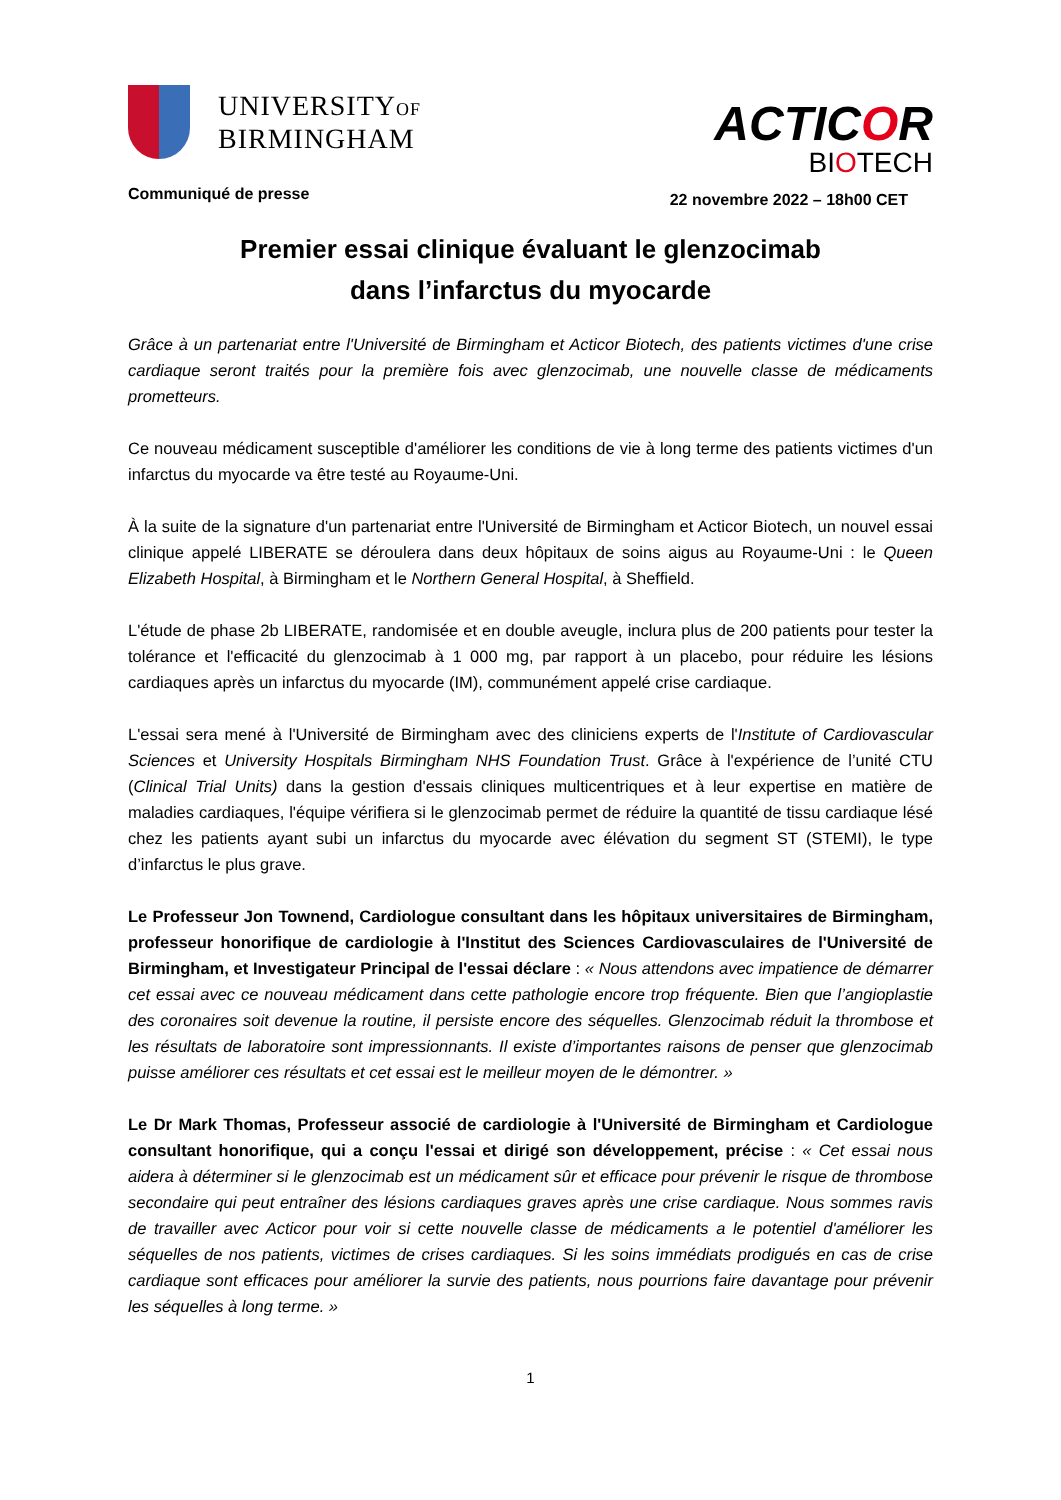UNIVERSITYOF
BIRMINGHAM
ACTICOR
BIOTECH
Communiqué de presse
22 novembre 2022 – 18h00 CET
Premier essai clinique évaluant le glenzocimab
dans l’infarctus du myocarde
Grâce à un partenariat entre l'Université de Birmingham et Acticor Biotech, des patients victimes d'une crise cardiaque seront traités pour la première fois avec glenzocimab, une nouvelle classe de médicaments prometteurs.
Ce nouveau médicament susceptible d'améliorer les conditions de vie à long terme des patients victimes d'un infarctus du myocarde va être testé au Royaume-Uni.
À la suite de la signature d'un partenariat entre l'Université de Birmingham et Acticor Biotech, un nouvel essai clinique appelé LIBERATE se déroulera dans deux hôpitaux de soins aigus au Royaume-Uni : le Queen Elizabeth Hospital, à Birmingham et le Northern General Hospital, à Sheffield.
L'étude de phase 2b LIBERATE, randomisée et en double aveugle, inclura plus de 200 patients pour tester la tolérance et l'efficacité du glenzocimab à 1 000 mg, par rapport à un placebo, pour réduire les lésions cardiaques après un infarctus du myocarde (IM), communément appelé crise cardiaque.
L'essai sera mené à l'Université de Birmingham avec des cliniciens experts de l'Institute of Cardiovascular Sciences et University Hospitals Birmingham NHS Foundation Trust. Grâce à l'expérience de l’unité CTU (Clinical Trial Units) dans la gestion d'essais cliniques multicentriques et à leur expertise en matière de maladies cardiaques, l'équipe vérifiera si le glenzocimab permet de réduire la quantité de tissu cardiaque lésé chez les patients ayant subi un infarctus du myocarde avec élévation du segment ST (STEMI), le type d’infarctus le plus grave.
Le Professeur Jon Townend, Cardiologue consultant dans les hôpitaux universitaires de Birmingham, professeur honorifique de cardiologie à l'Institut des Sciences Cardiovasculaires de l'Université de Birmingham, et Investigateur Principal de l'essai déclare : « Nous attendons avec impatience de démarrer cet essai avec ce nouveau médicament dans cette pathologie encore trop fréquente. Bien que l’angioplastie des coronaires soit devenue la routine, il persiste encore des séquelles. Glenzocimab réduit la thrombose et les résultats de laboratoire sont impressionnants. Il existe d’importantes raisons de penser que glenzocimab puisse améliorer ces résultats et cet essai est le meilleur moyen de le démontrer. »
Le Dr Mark Thomas, Professeur associé de cardiologie à l'Université de Birmingham et Cardiologue consultant honorifique, qui a conçu l'essai et dirigé son développement, précise : « Cet essai nous aidera à déterminer si le glenzocimab est un médicament sûr et efficace pour prévenir le risque de thrombose secondaire qui peut entraîner des lésions cardiaques graves après une crise cardiaque. Nous sommes ravis de travailler avec Acticor pour voir si cette nouvelle classe de médicaments a le potentiel d'améliorer les séquelles de nos patients, victimes de crises cardiaques. Si les soins immédiats prodigués en cas de crise cardiaque sont efficaces pour améliorer la survie des patients, nous pourrions faire davantage pour prévenir les séquelles à long terme. »
1